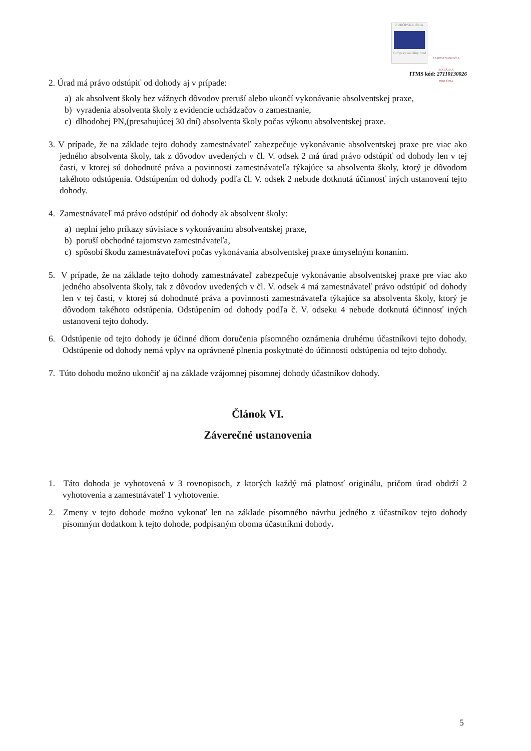EURÓPSKA ÚNIA
Európsky sociálny fond
ZAMESTNANOSŤ A SOCIÁLNA INKLÚZIA
ITMS kód: 27110130026
2. Úrad má právo odstúpiť od dohody aj v prípade:
a) ak absolvent školy bez vážnych dôvodov preruší alebo ukončí vykonávanie absolventskej praxe,
b) vyradenia absolventa školy z evidencie uchádzačov o zamestnanie,
c) dlhodobej PN,(presahujúcej 30 dní) absolventa školy počas výkonu absolventskej praxe.
3. V prípade, že na základe tejto dohody zamestnávateľ zabezpečuje vykonávanie absolventskej praxe pre viac ako jedného absolventa školy, tak z dôvodov uvedených v čl. V. odsek 2 má úrad právo odstúpiť od dohody len v tej časti, v ktorej sú dohodnuté práva a povinnosti zamestnávateľa týkajúce sa absolventa školy, ktorý je dôvodom takéhoto odstúpenia. Odstúpením od dohody podľa čl. V. odsek 2 nebude dotknutá účinnosť iných ustanovení tejto dohody.
4. Zamestnávateľ má právo odstúpiť od dohody ak absolvent školy:
a) neplní jeho príkazy súvisiace s vykonávaním absolventskej praxe,
b) poruší obchodné tajomstvo zamestnávateľa,
c) spôsobí škodu zamestnávateľovi počas vykonávania absolventskej praxe úmyselným konaním.
5. V prípade, že na základe tejto dohody zamestnávateľ zabezpečuje vykonávanie absolventskej praxe pre viac ako jedného absolventa školy, tak z dôvodov uvedených v čl. V. odsek 4 má zamestnávateľ právo odstúpiť od dohody len v tej časti, v ktorej sú dohodnuté práva a povinnosti zamestnávateľa týkajúce sa absolventa školy, ktorý je dôvodom takéhoto odstúpenia. Odstúpením od dohody podľa č. V. odseku 4 nebude dotknutá účinnosť iných ustanovení tejto dohody.
6. Odstúpenie od tejto dohody je účinné dňom doručenia písomného oznámenia druhému účastníkovi tejto dohody. Odstúpenie od dohody nemá vplyv na oprávnené plnenia poskytnuté do účinnosti odstúpenia od tejto dohody.
7. Túto dohodu možno ukončiť aj na základe vzájomnej písomnej dohody účastníkov dohody.
Článok VI.
Záverečné ustanovenia
1. Táto dohoda je vyhotovená v 3 rovnopisoch, z ktorých každý má platnosť originálu, pričom úrad obdrží 2 vyhotovenia a zamestnávateľ 1 vyhotovenie.
2. Zmeny v tejto dohode možno vykonať len na základe písomného návrhu jedného z účastníkov tejto dohody písomným dodatkom k tejto dohode, podpísaným oboma účastníkmi dohody.
5